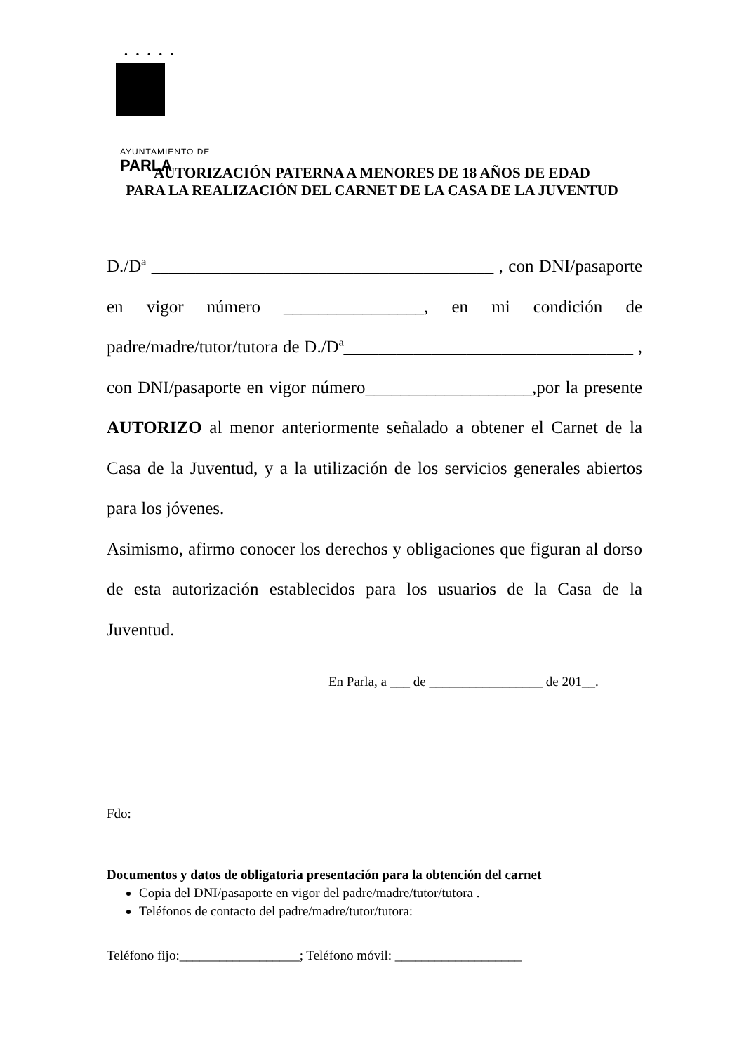• • • • •
AYUNTAMIENTO DE
PARLA
AUTORIZACIÓN PATERNA A MENORES DE 18 AÑOS DE EDAD
PARA LA REALIZACIÓN DEL CARNET DE LA CASA DE LA JUVENTUD
D./Dª _______________________________________ , con DNI/pasaporte en vigor número ________________, en mi condición de padre/madre/tutor/tutora de D./Dª_________________________________ , con DNI/pasaporte en vigor número___________________,por la presente AUTORIZO al menor anteriormente señalado a obtener el Carnet de la Casa de la Juventud, y a la utilización de los servicios generales abiertos para los jóvenes.
Asimismo, afirmo conocer los derechos y obligaciones que figuran al dorso de esta autorización establecidos para los usuarios de la Casa de la Juventud.
En Parla, a ___ de _________________ de 201__.
Fdo:
Documentos y datos de obligatoria presentación para la obtención del carnet
Copia del DNI/pasaporte en vigor del padre/madre/tutor/tutora .
Teléfonos de contacto del padre/madre/tutor/tutora:
Teléfono fijo:__________________; Teléfono móvil: ___________________